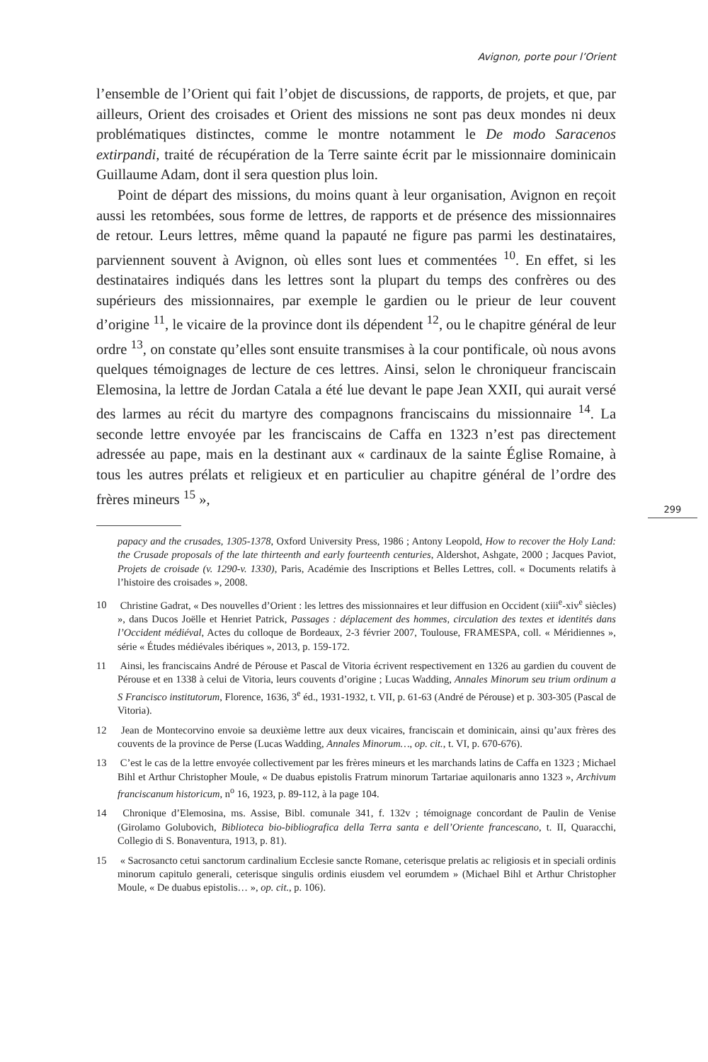Avignon, porte pour l’Orient
l’ensemble de l’Orient qui fait l’objet de discussions, de rapports, de projets, et que, par ailleurs, Orient des croisades et Orient des missions ne sont pas deux mondes ni deux problématiques distinctes, comme le montre notamment le De modo Saracenos extirpandi, traité de récupération de la Terre sainte écrit par le missionnaire dominicain Guillaume Adam, dont il sera question plus loin.
Point de départ des missions, du moins quant à leur organisation, Avignon en reçoit aussi les retombées, sous forme de lettres, de rapports et de présence des missionnaires de retour. Leurs lettres, même quand la papauté ne figure pas parmi les destinataires, parviennent souvent à Avignon, où elles sont lues et commentées <sup>10</sup>. En effet, si les destinataires indiqués dans les lettres sont la plupart du temps des confrères ou des supérieurs des missionnaires, par exemple le gardien ou le prieur de leur couvent d’origine <sup>11</sup>, le vicaire de la province dont ils dépendent <sup>12</sup>, ou le chapitre général de leur ordre <sup>13</sup>, on constate qu’elles sont ensuite transmises à la cour pontificale, où nous avons quelques témoignages de lecture de ces lettres. Ainsi, selon le chroniqueur franciscain Elemosina, la lettre de Jordan Catala a été lue devant le pape Jean XXII, qui aurait versé des larmes au récit du martyre des compagnons franciscains du missionnaire <sup>14</sup>. La seconde lettre envoyée par les franciscains de Caffa en 1323 n’est pas directement adressée au pape, mais en la destinant aux « cardinaux de la sainte Église Romaine, à tous les autres prélats et religieux et en particulier au chapitre général de l’ordre des frères mineurs <sup>15</sup> »,
299
papacy and the crusades, 1305-1378, Oxford University Press, 1986 ; Antony Leopold, How to recover the Holy Land: the Crusade proposals of the late thirteenth and early fourteenth centuries, Aldershot, Ashgate, 2000 ; Jacques Paviot, Projets de croisade (v. 1290-v. 1330), Paris, Académie des Inscriptions et Belles Lettres, coll. « Documents relatifs à l’histoire des croisades », 2008.
10 Christine Gadrat, « Des nouvelles d’Orient : les lettres des missionnaires et leur diffusion en Occident (xiii<sup>e</sup>-xiv<sup>e</sup> siècles) », dans Ducos Joëlle et Henriet Patrick, Passages : déplacement des hommes, circulation des textes et identités dans l’Occident médiéval, Actes du colloque de Bordeaux, 2-3 février 2007, Toulouse, FRAMESPA, coll. « Méridiennes », série « Études médiévales ibériques », 2013, p. 159-172.
11 Ainsi, les franciscains André de Pérouse et Pascal de Vitoria écrivent respectivement en 1326 au gardien du couvent de Pérouse et en 1338 à celui de Vitoria, leurs couvents d’origine ; Lucas Wadding, Annales Minorum seu trium ordinum a S Francisco institutorum, Florence, 1636, 3<sup>e</sup> éd., 1931-1932, t. VII, p. 61-63 (André de Pérouse) et p. 303-305 (Pascal de Vitoria).
12 Jean de Montecorvino envoie sa deuxième lettre aux deux vicaires, franciscain et dominicain, ainsi qu’aux frères des couvents de la province de Perse (Lucas Wadding, Annales Minorum…, op. cit., t. VI, p. 670-676).
13 C’est le cas de la lettre envoyée collectivement par les frères mineurs et les marchands latins de Caffa en 1323 ; Michael Bihl et Arthur Christopher Moule, « De duabus epistolis Fratrum minorum Tartariae aquilonaris anno 1323 », Archivum franciscanum historicum, n<sup>o</sup> 16, 1923, p. 89-112, à la page 104.
14 Chronique d’Elemosina, ms. Assise, Bibl. comunale 341, f. 132v ; témoignage concordant de Paulin de Venise (Girolamo Golubovich, Biblioteca bio-bibliografica della Terra santa e dell’Oriente francescano, t. II, Quaracchi, Collegio di S. Bonaventura, 1913, p. 81).
15 « Sacrosancto cetui sanctorum cardinalium Ecclesie sancte Romane, ceterisque prelatis ac religiosis et in speciali ordinis minorum capitulo generali, ceterisque singulis ordinis eiusdem vel eorumdem » (Michael Bihl et Arthur Christopher Moule, « De duabus epistolis… », op. cit., p. 106).